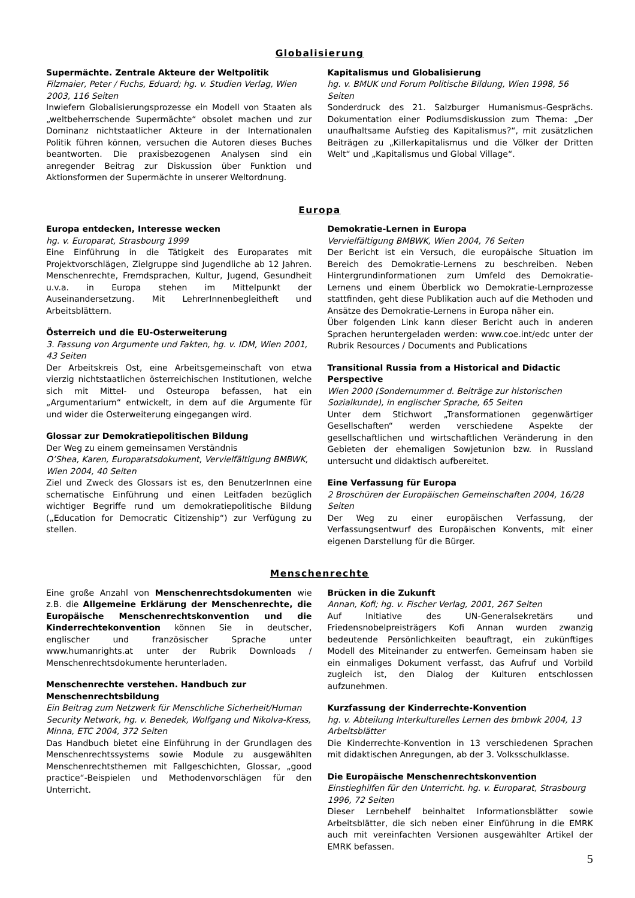Globalisierung
Supermächte. Zentrale Akteure der Weltpolitik
Filzmaier, Peter / Fuchs, Eduard; hg. v. Studien Verlag, Wien 2003, 116 Seiten
Inwiefern Globalisierungsprozesse ein Modell von Staaten als „weltbeherrschende Supermächte“ obsolet machen und zur Dominanz nichtstaatlicher Akteure in der Internationalen Politik führen können, versuchen die Autoren dieses Buches beantworten. Die praxisbezogenen Analysen sind ein anregender Beitrag zur Diskussion über Funktion und Aktionsformen der Supermächte in unserer Weltordnung.
Kapitalismus und Globalisierung
hg. v. BMUK und Forum Politische Bildung, Wien 1998, 56 Seiten
Sonderdruck des 21. Salzburger Humanismus-Gesprächs. Dokumentation einer Podiumsdiskussion zum Thema: „Der unaufhaltsame Aufstieg des Kapitalismus?“, mit zusätzlichen Beiträgen zu „Killerkapitalismus und die Völker der Dritten Welt“ und „Kapitalismus und Global Village“.
Europa
Europa entdecken, Interesse wecken
hg. v. Europarat, Strasbourg 1999
Eine Einführung in die Tätigkeit des Europarates mit Projektvorschlägen, Zielgruppe sind Jugendliche ab 12 Jahren. Menschenrechte, Fremdsprachen, Kultur, Jugend, Gesundheit u.v.a. in Europa stehen im Mittelpunkt der Auseinandersetzung. Mit LehrerInnenbegleitheft und Arbeitsblättern.
Österreich und die EU-Osterweiterung
3. Fassung von Argumente und Fakten, hg. v. IDM, Wien 2001, 43 Seiten
Der Arbeitskreis Ost, eine Arbeitsgemeinschaft von etwa vierzig nichtstaatlichen österreichischen Institutionen, welche sich mit Mittel- und Osteuropa befassen, hat ein „Argumentarium“ entwickelt, in dem auf die Argumente für und wider die Osterweiterung eingegangen wird.
Glossar zur Demokratiepolitischen Bildung
Der Weg zu einem gemeinsamen Verständnis
O’Shea, Karen, Europaratsdokument, Vervielfältigung BMBWK, Wien 2004, 40 Seiten
Ziel und Zweck des Glossars ist es, den BenutzerInnen eine schematische Einführung und einen Leitfaden bezüglich wichtiger Begriffe rund um demokratiepolitische Bildung („Education for Democratic Citizenship“) zur Verfügung zu stellen.
Demokratie-Lernen in Europa
Vervielfältigung BMBWK, Wien 2004, 76 Seiten
Der Bericht ist ein Versuch, die europäische Situation im Bereich des Demokratie-Lernens zu beschreiben. Neben Hintergrundinformationen zum Umfeld des Demokratie-Lernens und einem Überblick wo Demokratie-Lernprozesse stattfinden, geht diese Publikation auch auf die Methoden und Ansätze des Demokratie-Lernens in Europa näher ein.
Über folgenden Link kann dieser Bericht auch in anderen Sprachen heruntergeladen werden: www.coe.int/edc unter der Rubrik Resources / Documents and Publications
Transitional Russia from a Historical and Didactic Perspective
Wien 2000 (Sondernummer d. Beiträge zur historischen Sozialkunde), in englischer Sprache, 65 Seiten
Unter dem Stichwort „Transformationen gegenwärtiger Gesellschaften“ werden verschiedene Aspekte der gesellschaftlichen und wirtschaftlichen Veränderung in den Gebieten der ehemaligen Sowjetunion bzw. in Russland untersucht und didaktisch aufbereitet.
Eine Verfassung für Europa
2 Broschüren der Europäischen Gemeinschaften 2004, 16/28 Seiten
Der Weg zu einer europäischen Verfassung, der Verfassungsentwurf des Europäischen Konvents, mit einer eigenen Darstellung für die Bürger.
Menschenrechte
Eine große Anzahl von Menschenrechtsdokumenten wie z.B. die Allgemeine Erklärung der Menschenrechte, die Europäische Menschenrechtskonvention und die Kinderrechtekonvention können Sie in deutscher, englischer und französischer Sprache unter www.humanrights.at unter der Rubrik Downloads / Menschenrechtsdokumente herunterladen.
Menschenrechte verstehen. Handbuch zur Menschenrechtsbildung
Ein Beitrag zum Netzwerk für Menschliche Sicherheit/Human Security Network, hg. v. Benedek, Wolfgang und Nikolva-Kress, Minna, ETC 2004, 372 Seiten
Das Handbuch bietet eine Einführung in der Grundlagen des Menschenrechtssystems sowie Module zu ausgewählten Menschenrechtsthemen mit Fallgeschichten, Glossar, „good practice“-Beispielen und Methodenvorschlägen für den Unterricht.
Brücken in die Zukunft
Annan, Kofi; hg. v. Fischer Verlag, 2001, 267 Seiten
Auf Initiative des UN-Generalsekretärs und Friedensnobelpreisträgers Kofi Annan wurden zwanzig bedeutende Persönlichkeiten beauftragt, ein zukünftiges Modell des Miteinander zu entwerfen. Gemeinsam haben sie ein einmaliges Dokument verfasst, das Aufruf und Vorbild zugleich ist, den Dialog der Kulturen entschlossen aufzunehmen.
Kurzfassung der Kinderrechte-Konvention
hg. v. Abteilung Interkulturelles Lernen des bmbwk 2004, 13 Arbeitsblätter
Die Kinderrechte-Konvention in 13 verschiedenen Sprachen mit didaktischen Anregungen, ab der 3. Volksschulklasse.
Die Europäische Menschenrechtskonvention
Einstieghilfen für den Unterricht. hg. v. Europarat, Strasbourg 1996, 72 Seiten
Dieser Lernbehelf beinhaltet Informationsblätter sowie Arbeitsblätter, die sich neben einer Einführung in die EMRK auch mit vereinfachten Versionen ausgewählter Artikel der EMRK befassen.
5